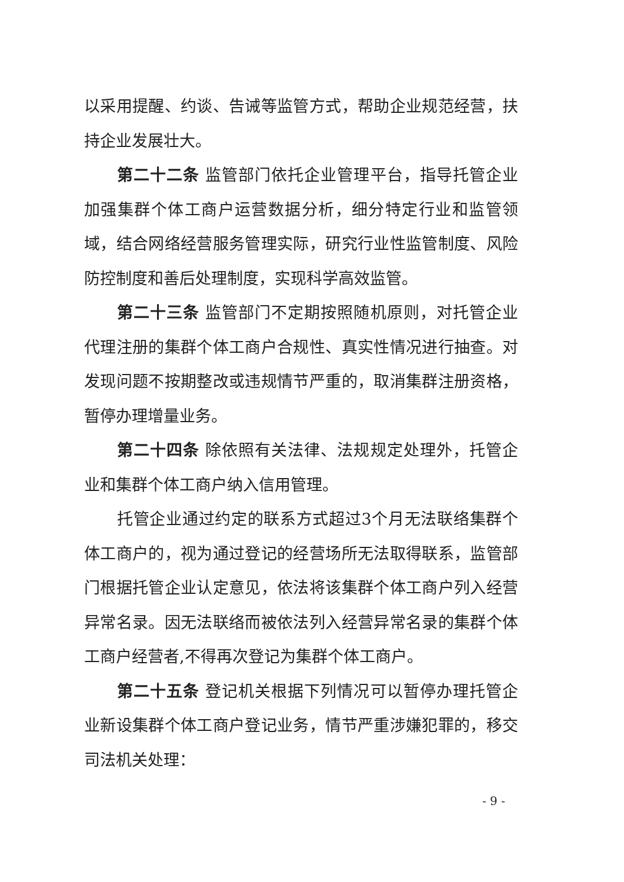以采用提醒、约谈、告诫等监管方式，帮助企业规范经营，扶持企业发展壮大。
第二十二条 监管部门依托企业管理平台，指导托管企业加强集群个体工商户运营数据分析，细分特定行业和监管领域，结合网络经营服务管理实际，研究行业性监管制度、风险防控制度和善后处理制度，实现科学高效监管。
第二十三条 监管部门不定期按照随机原则，对托管企业代理注册的集群个体工商户合规性、真实性情况进行抽查。对发现问题不按期整改或违规情节严重的，取消集群注册资格，暂停办理增量业务。
第二十四条 除依照有关法律、法规规定处理外，托管企业和集群个体工商户纳入信用管理。
托管企业通过约定的联系方式超过3个月无法联络集群个体工商户的，视为通过登记的经营场所无法取得联系，监管部门根据托管企业认定意见，依法将该集群个体工商户列入经营异常名录。因无法联络而被依法列入经营异常名录的集群个体工商户经营者,不得再次登记为集群个体工商户。
第二十五条 登记机关根据下列情况可以暂停办理托管企业新设集群个体工商户登记业务，情节严重涉嫌犯罪的，移交司法机关处理：
- 9 -